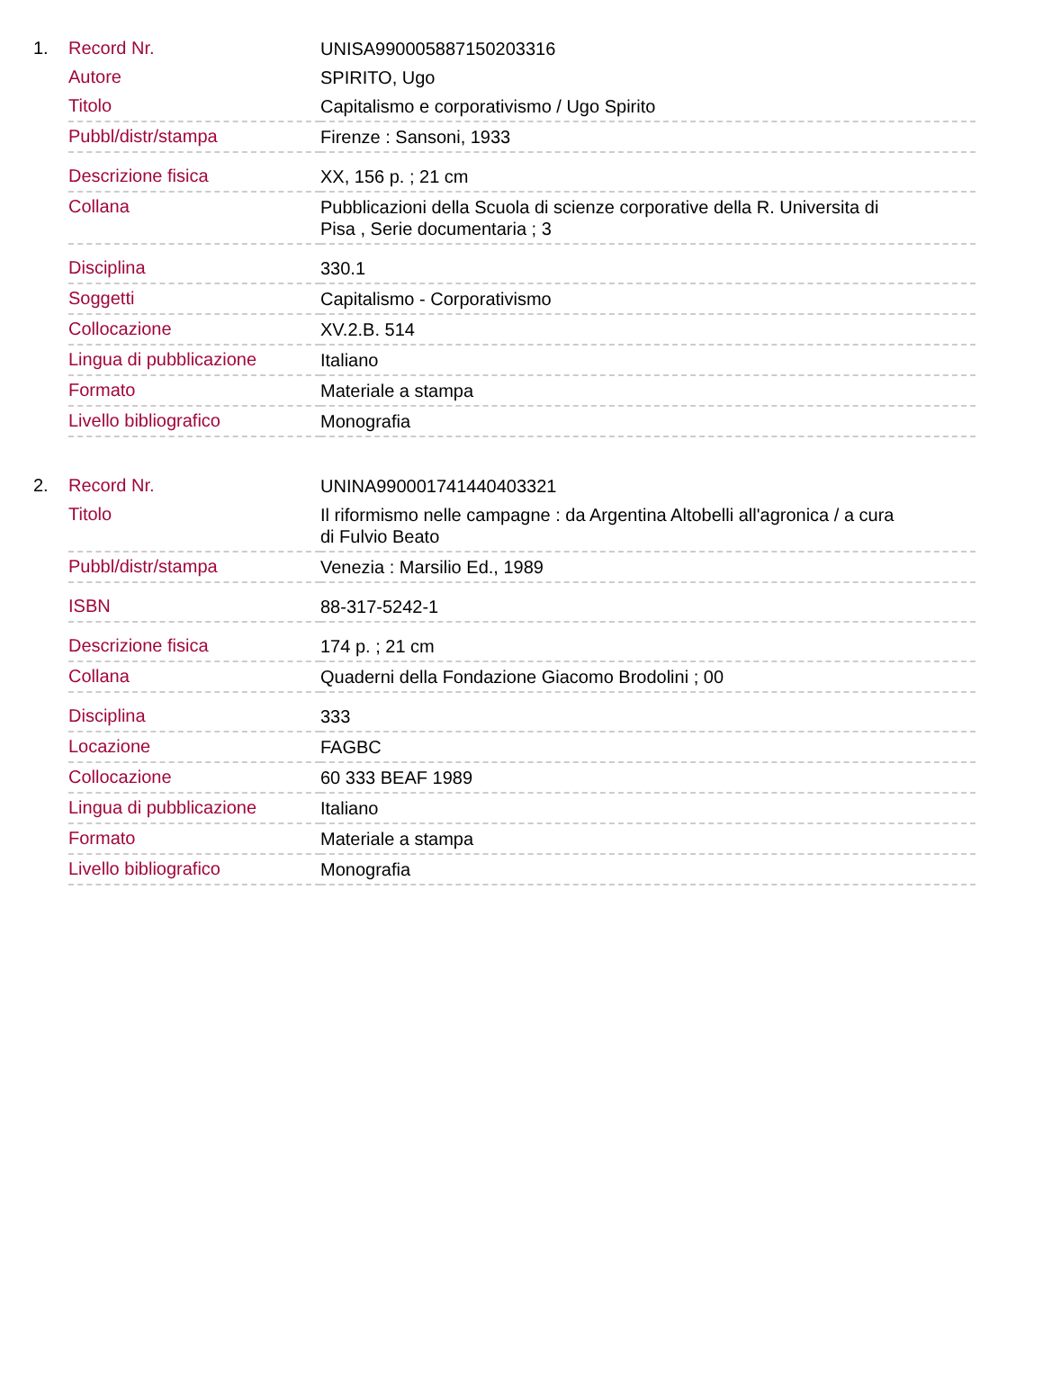1.
| Record Nr. | UNISA990005887150203316 |
| Autore | SPIRITO, Ugo |
| Titolo | Capitalismo e corporativismo / Ugo Spirito |
| Pubbl/distr/stampa | Firenze : Sansoni, 1933 |
| Descrizione fisica | XX, 156 p. ; 21 cm |
| Collana | Pubblicazioni della Scuola di scienze corporative della R. Universita di Pisa , Serie documentaria ; 3 |
| Disciplina | 330.1 |
| Soggetti | Capitalismo - Corporativismo |
| Collocazione | XV.2.B. 514 |
| Lingua di pubblicazione | Italiano |
| Formato | Materiale a stampa |
| Livello bibliografico | Monografia |
2.
| Record Nr. | UNINA990001741440403321 |
| Titolo | Il riformismo nelle campagne : da Argentina Altobelli all'agronica / a cura di Fulvio Beato |
| Pubbl/distr/stampa | Venezia : Marsilio Ed., 1989 |
| ISBN | 88-317-5242-1 |
| Descrizione fisica | 174 p. ; 21 cm |
| Collana | Quaderni della Fondazione Giacomo Brodolini ; 00 |
| Disciplina | 333 |
| Locazione | FAGBC |
| Collocazione | 60 333 BEAF 1989 |
| Lingua di pubblicazione | Italiano |
| Formato | Materiale a stampa |
| Livello bibliografico | Monografia |